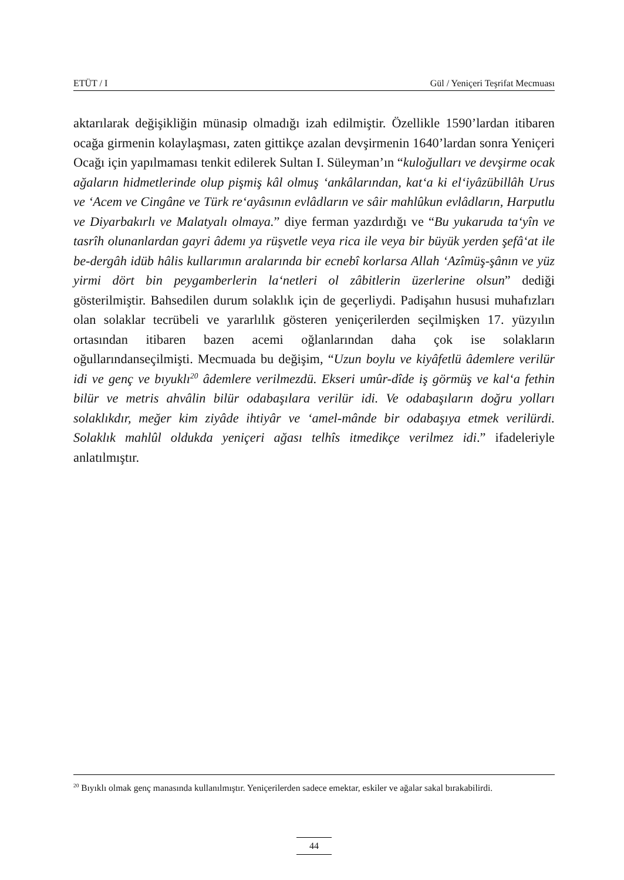ETÜT / I Gül / Yeniçeri Teşrifat Mecmuası
aktarılarak değişikliğin münasip olmadığı izah edilmiştir. Özellikle 1590’lardan itibaren ocağa girmenin kolaylaşması, zaten gittikçe azalan devşirmenin 1640’lardan sonra Yeniçeri Ocağı için yapılmaması tenkit edilerek Sultan I. Süleyman’ın “kuloğulları ve devşirme ocak ağaların hidmetlerinde olup pişmiş kâl olmuş ‘ankâlarından, kat‘a ki el‘iyâzübillâh Urus ve ‘Acem ve Cingâne ve Türk re‘ayâsının evlâdların ve sâir mahlûkun evlâdların, Harputlu ve Diyarbakırlı ve Malatyalı olmaya.” diye ferman yazdırdığı ve “Bu yukaruda ta‘yîn ve tasrîh olunanlardan gayri âdemı ya rüşvetle veya rica ile veya bir büyük yerden şefâ‘at ile be-dergâh idüb hâlis kullarımın aralarında bir ecnebî korlarsa Allah ‘Azîmüş-şânın ve yüz yirmi dört bin peygamberlerin la‘netleri ol zâbitlerin üzerlerine olsun” dediği gösterilmiştir. Bahsedilen durum solaklık için de geçerliydi. Padişahın hususi muhafızları olan solaklar tecrübeli ve yararlılık gösteren yeniçerilerden seçilmişken 17. yüzyılın ortasından itibaren bazen acemi oğlanlarından daha çok ise solakların oğullarındanseçilmişti. Mecmuada bu değişim, “Uzun boylu ve kiyâfetlü âdemlere verilür idi ve genç ve bıyuklı<sup>20</sup> âdemlere verilmezdü. Ekseri umûr-dîde iş görmüş ve kal‘a fethin bilür ve metris ahvâlin bilür odabaşılara verilür idi. Ve odabaşıların doğru yolları solaklıkdır, meğer kim ziyâde ihtiyâr ve ‘amel-mânde bir odabaşıya etmek verilürdi. Solaklık mahlûl oldukda yeniçeri ağası telhîs itmedikçe verilmez idi.” ifadeleriyle anlatılmıştır.
<sup>20</sup> Bıyıklı olmak genç manasında kullanılmıştır. Yeniçerilerden sadece emektar, eskiler ve ağalar sakal bırakabilirdi.
44